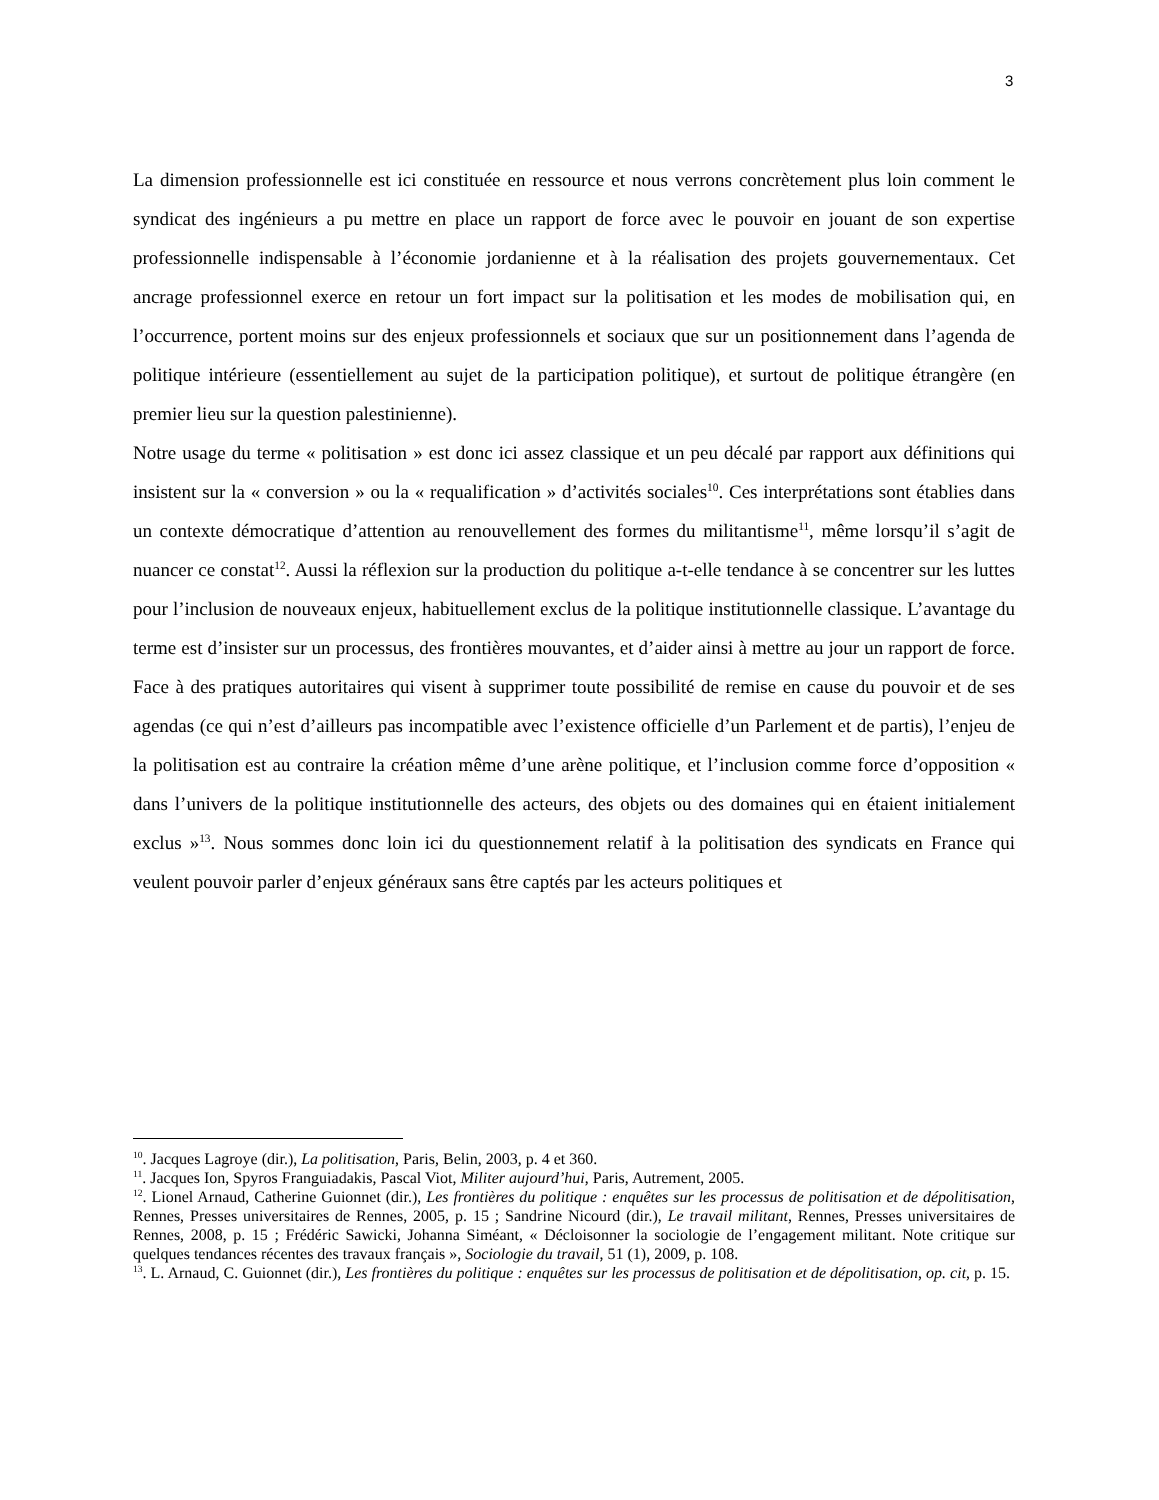3
La dimension professionnelle est ici constituée en ressource et nous verrons concrètement plus loin comment le syndicat des ingénieurs a pu mettre en place un rapport de force avec le pouvoir en jouant de son expertise professionnelle indispensable à l’économie jordanienne et à la réalisation des projets gouvernementaux. Cet ancrage professionnel exerce en retour un fort impact sur la politisation et les modes de mobilisation qui, en l’occurrence, portent moins sur des enjeux professionnels et sociaux que sur un positionnement dans l’agenda de politique intérieure (essentiellement au sujet de la participation politique), et surtout de politique étrangère (en premier lieu sur la question palestinienne).
Notre usage du terme « politisation » est donc ici assez classique et un peu décalé par rapport aux définitions qui insistent sur la « conversion » ou la « requalification » d’activités sociales<sup>10</sup>. Ces interprétations sont établies dans un contexte démocratique d’attention au renouvellement des formes du militantisme<sup>11</sup>, même lorsqu’il s’agit de nuancer ce constat<sup>12</sup>. Aussi la réflexion sur la production du politique a-t-elle tendance à se concentrer sur les luttes pour l’inclusion de nouveaux enjeux, habituellement exclus de la politique institutionnelle classique. L’avantage du terme est d’insister sur un processus, des frontières mouvantes, et d’aider ainsi à mettre au jour un rapport de force. Face à des pratiques autoritaires qui visent à supprimer toute possibilité de remise en cause du pouvoir et de ses agendas (ce qui n’est d’ailleurs pas incompatible avec l’existence officielle d’un Parlement et de partis), l’enjeu de la politisation est au contraire la création même d’une arène politique, et l’inclusion comme force d’opposition « dans l’univers de la politique institutionnelle des acteurs, des objets ou des domaines qui en étaient initialement exclus »<sup>13</sup>. Nous sommes donc loin ici du questionnement relatif à la politisation des syndicats en France qui veulent pouvoir parler d’enjeux généraux sans être captés par les acteurs politiques et
<sup>10</sup>. Jacques Lagroye (dir.), La politisation, Paris, Belin, 2003, p. 4 et 360.
<sup>11</sup>. Jacques Ion, Spyros Franguiadakis, Pascal Viot, Militer aujourd’hui, Paris, Autrement, 2005.
<sup>12</sup>. Lionel Arnaud, Catherine Guionnet (dir.), Les frontières du politique : enquêtes sur les processus de politisation et de dépolitisation, Rennes, Presses universitaires de Rennes, 2005, p. 15 ; Sandrine Nicourd (dir.), Le travail militant, Rennes, Presses universitaires de Rennes, 2008, p. 15 ; Frédéric Sawicki, Johanna Siméant, « Décloisonner la sociologie de l’engagement militant. Note critique sur quelques tendances récentes des travaux français », Sociologie du travail, 51 (1), 2009, p. 108.
<sup>13</sup>. L. Arnaud, C. Guionnet (dir.), Les frontières du politique : enquêtes sur les processus de politisation et de dépolitisation, op. cit, p. 15.